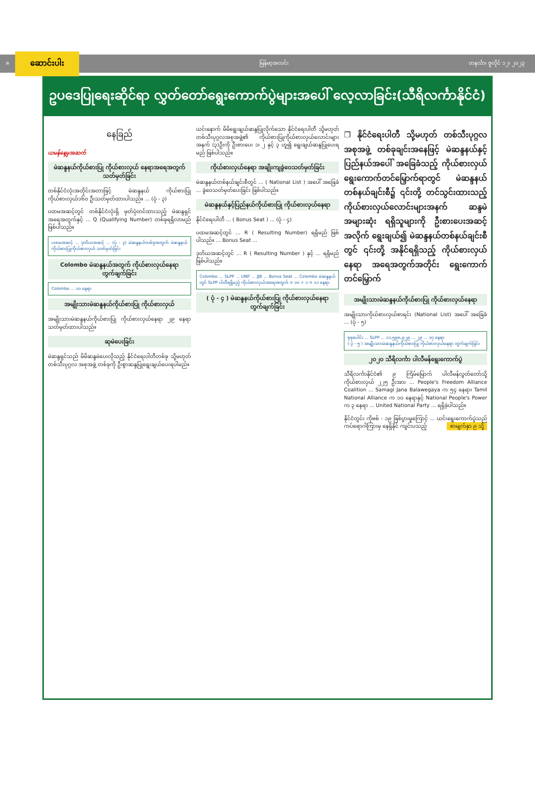၈ ဆောင်းပါး မြန်မာ့အလင်း တနင်္လာ၊ ဇူလိုင် ၁၂၊ ၂၀၂၃
ဥပဒေပြုရေးဆိုင်ရာ လွှတ်တော်ရွေးကောက်ပွဲများအပေါ် လေ့လာခြင်း(သီရိလင်္ကာနိုင်ငံ)
နေခြည်
ယမန်နေ့မှအဆက်
မဲဆန္ဒနယ်ကိုယ်စားပြု ကိုယ်စားလှယ် နေရာအရေအတွက် သတ်မှတ်ခြင်း
တစ်နိုင်ငံလုံးအတိုင်းအတာဖြင့် မဲဆန္ဒနယ် ကိုယ်စားပြု ကိုယ်စားလှယ်၁၆၀ ဦးသတ်မှတ်ထားပါသည်။ ... (ပုံ - ၃)
ပထမအဆင့်တွင် တစ်နိုင်ငံလုံးရှိ မှတ်ပုံတင်ထားသည့် မဲဆန္ဒရှင် အရေအတွက်နှင့် ... Q (Qualifying Number) တစ်ခုရရှိလာမည် ဖြစ်ပါသည်။
ပထမအဆင့် ... ဒုတိယအဆင့် ... (ပုံ - ၃) မဲဆန္ဒနယ်တစ်ခုအတွက် မဲဆန္ဒနယ်ကိုယ်စားပြုကိုယ်စားလှယ် သတ်မှတ်ခြင်း
Colombo မဲဆန္ဒနယ်အတွက် ကိုယ်စားလှယ်နေရာ တွက်ချက်ခြင်း
Colombo ... ၁၀ နေရာ
အမျိုးသားမဲဆန္ဒနယ်ကိုယ်စားပြု ကိုယ်စားလှယ်
အမျိုးသားမဲဆန္ဒနယ်ကိုယ်စားပြု ကိုယ်စားလှယ်နေရာ ၂၉ နေရာ သတ်မှတ်ထားပါသည်။
ဆုမဲပေးခြင်း
မဲဆန္ဒရှင်သည် မိမိဆန္ဒမဲပေးလိုသည့် နိုင်ငံရေးပါတီတစ်ခု သို့မဟုတ် တစ်သီးပုဂ္ဂလ အစုအဖွဲ့ တစ်ခုကို ဦးစွာဆန္ဒပြုရွေးချယ်ပေးရပါမည်။
ယင်းနောက် မိမိရွေးချယ်ဆန္ဒပြုလိုက်သော နိုင်ငံရေးပါတီ သို့မဟုတ် တစ်သီးပုဂ္ဂလအစုအဖွဲ့၏ ကိုယ်စားပြုကိုယ်စားလှယ်လောင်းများအနက် (၃)ဦးကို ဦးစားပေး ၁၊ ၂ နှင့် ၃ ဟူ၍ ရွေးချယ်ဆန္ဒပြုပေးရမည် ဖြစ်ပါသည်။
ကိုယ်စားလှယ်နေရာ အချိုးကျခွဲဝေသတ်မှတ်ခြင်း
မဲဆန္ဒနယ်တစ်နယ်ချင်းစီတွင် ... ( National List ) အပေါ် အခြေခံ ... ခွဲဝေသတ်မှတ်ပေးခြင်း ဖြစ်ပါသည်။
မဲဆန္ဒနယ်နှင့်ပြည်နယ်ကိုယ်စားပြု ကိုယ်စားလှယ်နေရာ
နိုင်ငံရေးပါတီ ... ( Bonus Seat ) ... (ပုံ - ၄)
ပထမအဆင့်တွင် ... R ( Resulting Number) ရရှိမည် ဖြစ်ပါသည်။ ... Bonus Seat ...
ဒုတိယအဆင့်တွင် ... R ( Resulting Number ) နှင့် ... ရရှိမည်ဖြစ်ပါသည်။
Colombo ... SLPP ... UNP ... JJB ... Bonus Seat ... Colombo မဲဆန္ဒနယ်တွင် SLPP ပါတီရရှိမည့် ကိုယ်စားလှယ်အရေအတွက် = ၁၀ + ၁ = ၁၁ နေရာ
( ပုံ - ၄ ) မဲဆန္ဒနယ်ကိုယ်စားပြု ကိုယ်စားလှယ်နေရာ တွက်ချက်ခြင်း
❒ နိုင်ငံရေးပါတီ သို့မဟုတ် တစ်သီးပုဂ္ဂလအစုအဖွဲ့ တစ်ခုချင်းအနေဖြင့် မဲဆန္ဒနယ်နှင့် ပြည်နယ်အပေါ် အခြေခံသည့် ကိုယ်စားလှယ်ရွေးကောက်တင်မြှောက်ရာတွင် မဲဆန္ဒနယ်တစ်နယ်ချင်းစီ၌ ၎င်းတို့ တင်သွင်းထားသည့် ကိုယ်စားလှယ်လောင်းများအနက် ဆန္ဒမဲအများဆုံး ရရှိသူများကို ဦးစားပေးအဆင့်အလိုက် ရွေးချယ်၍ မဲဆန္ဒနယ်တစ်နယ်ချင်းစီတွင် ၎င်းတို့ အနိုင်ရရှိသည့် ကိုယ်စားလှယ်နေရာ အရေအတွက်အတိုင်း ရွေးကောက်တင်မြှောက်
အမျိုးသားမဲဆန္ဒနယ်ကိုယ်စားပြု ကိုယ်စားလှယ်နေရာ
အမျိုးသားကိုယ်စားလှယ်စာရင်း (National List) အပေါ် အခြေခံ ... (ပုံ - ၅)
စုစုပေါင်း ... SLPP ... ၁၁,၅၉၈,၉၂၉ ... ၂၉ ... ၁၇ နေရာ
( ပုံ - ၅ ) အမျိုးသားမဲဆန္ဒနယ်ကိုယ်စားပြု ကိုယ်စားလှယ်နေရာ တွက်ချက်ခြင်း
၂၀၂၀ သီရိလင်္ကာ ပါလီမန်ရွေးကောက်ပွဲ
သီရိလင်္ကာနိုင်ငံ၏ ၉ ကြိမ်မြောက် ပါလီမန်လွှတ်တော်သို့ ကိုယ်စားလှယ် ၂၂၅ ဦးအား ... People's Freedom Alliance Coalition ... Samagi Jana Balawegaya က ၅၄ နေရာ၊ Tamil National Alliance က ၁၀ နေရာနှင့် National People's Power က ၃ နေရာ ... United National Party ... ရရှိခဲ့ပါသည်။
နိုင်ငံတွင်း ကိုဗစ် - ၁၉ ဖြစ်ပွားမှုကြောင့် ... ယင်းရွေးကောက်ပွဲသည် ကပ်ရောဂါကြားမှ နေရှိနိုင် ကျင်းပသည့် စာမျက်နှာ ၉ သို့